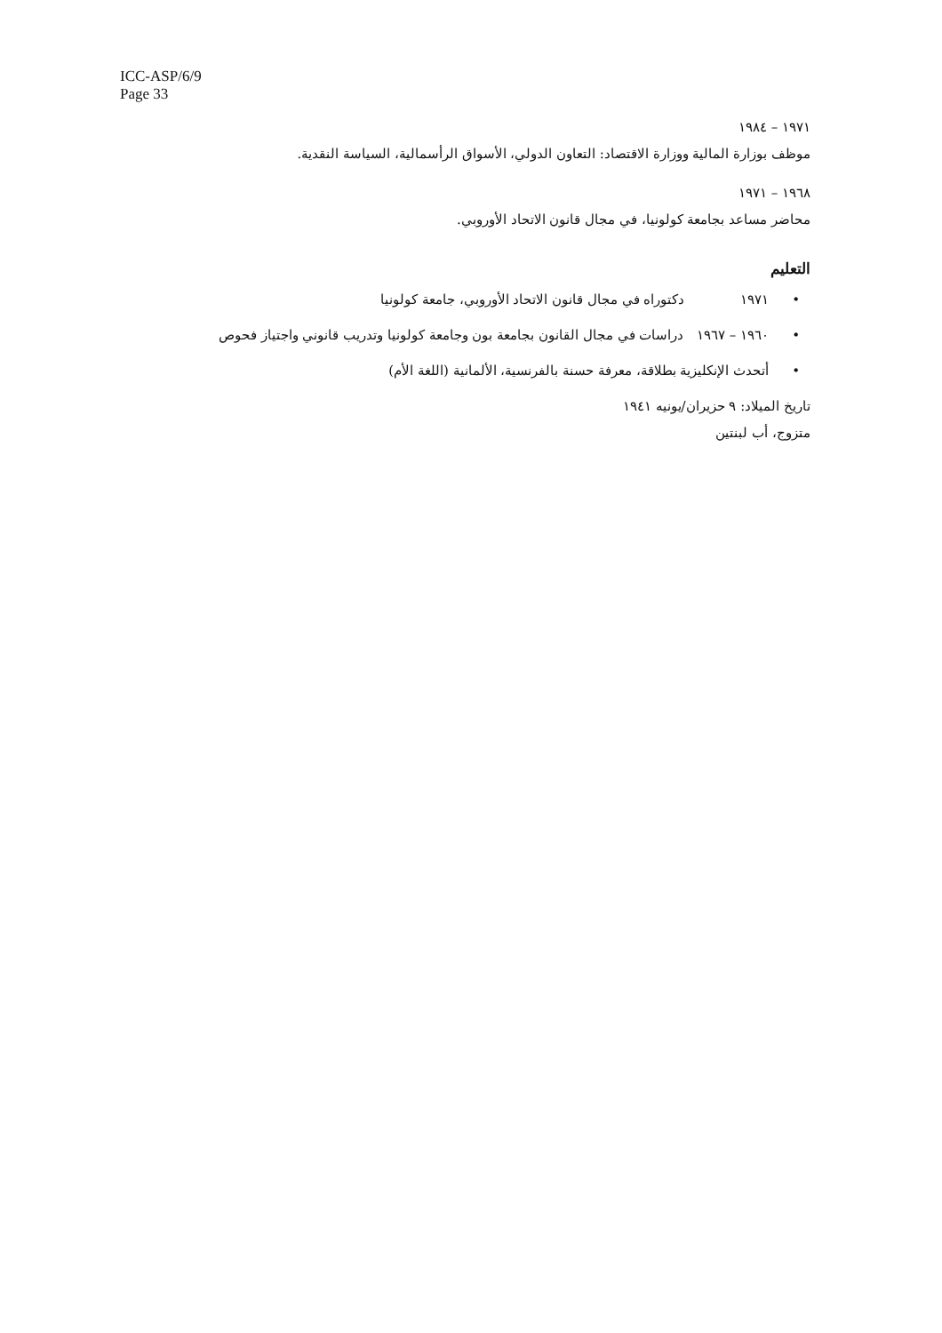ICC-ASP/6/9
Page 33
١٩٧١ – ١٩٨٤
موظف بوزارة المالية ووزارة الاقتصاد: التعاون الدولي، الأسواق الرأسمالية، السياسة النقدية.
١٩٦٨ – ١٩٧١
محاضر مساعد بجامعة كولونيا، في مجال قانون الاتحاد الأوروبي.
التعليم
• ١٩٧١ دكتوراه في مجال قانون الاتحاد الأوروبي، جامعة كولونيا
• ١٩٦٠ – ١٩٦٧ دراسات في مجال القانون بجامعة بون وجامعة كولونيا وتدريب قانوني واجتياز فحوص
•أتحدث الإنكليزية بطلاقة، معرفة حسنة بالفرنسية، الألمانية (اللغة الأم)
تاريخ الميلاد: ٩ حزيران/يونيه ١٩٤١
متزوج، أب لبنتين